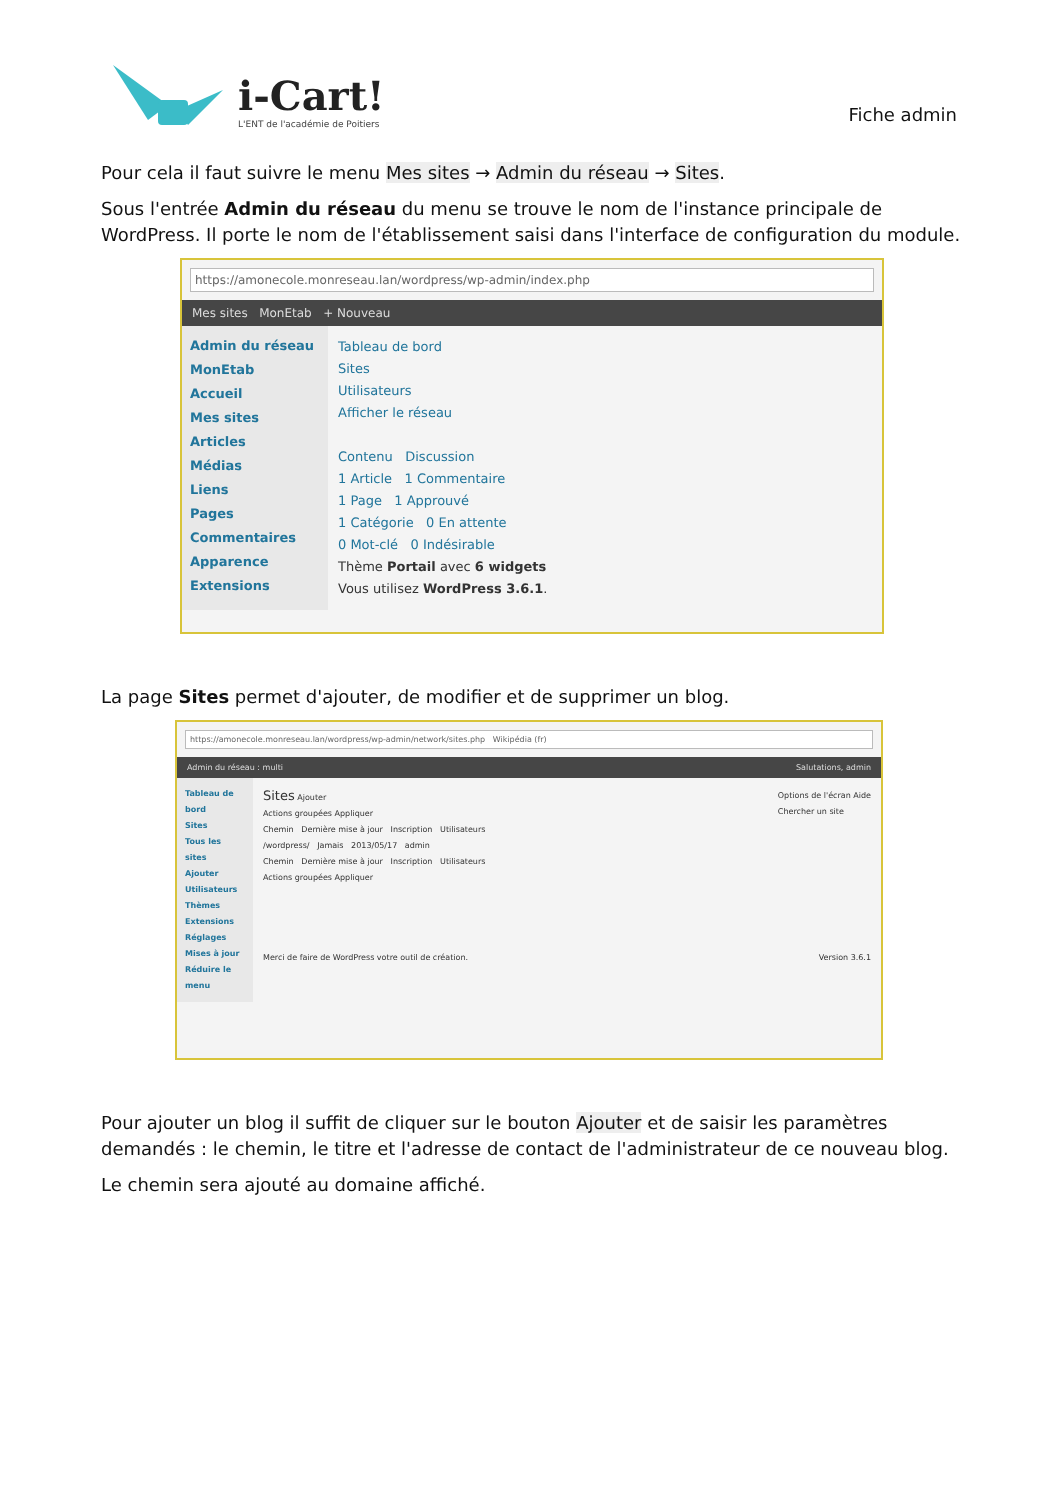i-Cart!
L'ENT de l'académie de Poitiers
Fiche admin
Pour cela il faut suivre le menu Mes sites → Admin du réseau → Sites.
Sous l'entrée Admin du réseau du menu se trouve le nom de l'instance principale de WordPress. Il porte le nom de l'établissement saisi dans l'interface de configuration du module.
https://amonecole.monreseau.lan/wordpress/wp-admin/index.php
Mes sites MonEtab + Nouveau
Admin du réseau
MonEtab
Accueil
Mes sites
Articles
Médias
Liens
Pages
Commentaires
Apparence
Extensions
Tableau de bord
Sites
Utilisateurs
Afficher le réseau
Contenu Discussion
1 Article 1 Commentaire
1 Page 1 Approuvé
1 Catégorie 0 En attente
0 Mot-clé 0 Indésirable
Thème Portail avec 6 widgets
Vous utilisez WordPress 3.6.1.
La page Sites permet d'ajouter, de modifier et de supprimer un blog.
https://amonecole.monreseau.lan/wordpress/wp-admin/network/sites.php Wikipédia (fr)
Admin du réseau : multi Salutations, admin
Tableau de bord
Sites
Tous les sites
Ajouter
Utilisateurs
Thèmes
Extensions
Réglages
Mises à jour
Réduire le menu
Sites Ajouter Options de l'écran Aide
Chercher un site
Actions groupées Appliquer
Chemin Dernière mise à jour Inscription Utilisateurs
/wordpress/ Jamais 2013/05/17 admin
Chemin Dernière mise à jour Inscription Utilisateurs
Actions groupées Appliquer
Merci de faire de WordPress votre outil de création. Version 3.6.1
Pour ajouter un blog il suffit de cliquer sur le bouton Ajouter et de saisir les paramètres demandés : le chemin, le titre et l'adresse de contact de l'administrateur de ce nouveau blog.
Le chemin sera ajouté au domaine affiché.